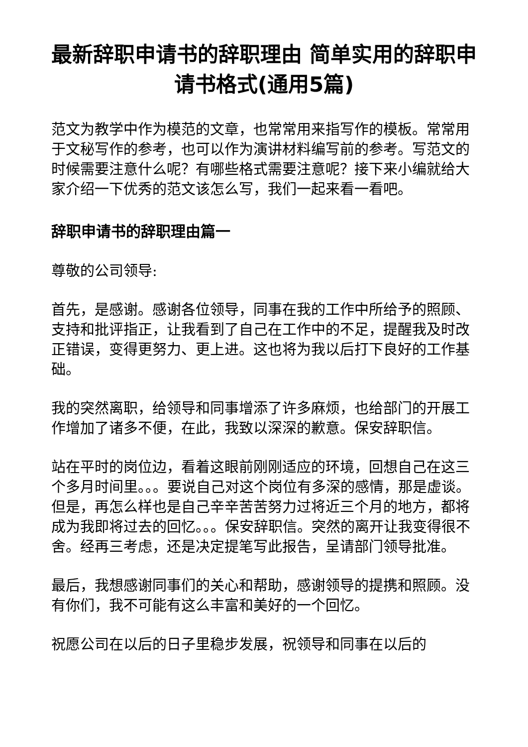最新辞职申请书的辞职理由 简单实用的辞职申请书格式(通用5篇)
范文为教学中作为模范的文章，也常常用来指写作的模板。常常用于文秘写作的参考，也可以作为演讲材料编写前的参考。写范文的时候需要注意什么呢？有哪些格式需要注意呢？接下来小编就给大家介绍一下优秀的范文该怎么写，我们一起来看一看吧。
辞职申请书的辞职理由篇一
尊敬的公司领导:
首先，是感谢。感谢各位领导，同事在我的工作中所给予的照顾、支持和批评指正，让我看到了自己在工作中的不足，提醒我及时改正错误，变得更努力、更上进。这也将为我以后打下良好的工作基础。
我的突然离职，给领导和同事增添了许多麻烦，也给部门的开展工作增加了诸多不便，在此，我致以深深的歉意。保安辞职信。
站在平时的岗位边，看着这眼前刚刚适应的环境，回想自己在这三个多月时间里。。。要说自己对这个岗位有多深的感情，那是虚谈。但是，再怎么样也是自己辛辛苦苦努力过将近三个月的地方，都将成为我即将过去的回忆。。。保安辞职信。突然的离开让我变得很不舍。经再三考虑，还是决定提笔写此报告，呈请部门领导批准。
最后，我想感谢同事们的关心和帮助，感谢领导的提携和照顾。没有你们，我不可能有这么丰富和美好的一个回忆。
祝愿公司在以后的日子里稳步发展，祝领导和同事在以后的